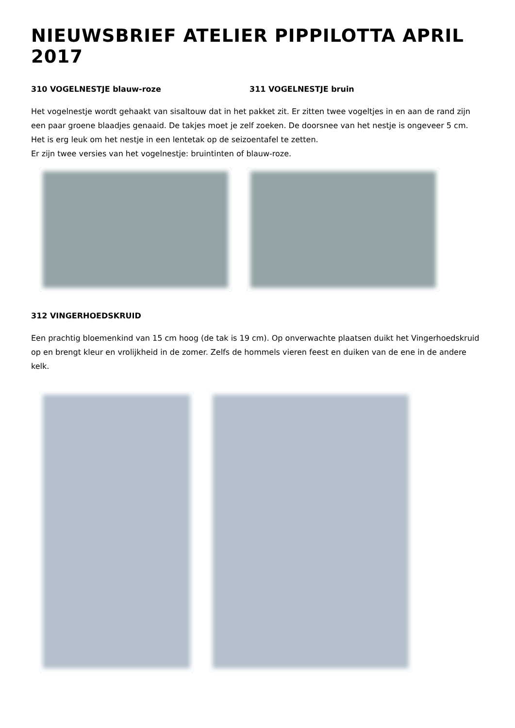NIEUWSBRIEF ATELIER PIPPILOTTA APRIL 2017
310 VOGELNESTJE blauw-roze 311 VOGELNESTJE bruin
Het vogelnestje wordt gehaakt van sisaltouw dat in het pakket zit. Er zitten twee vogeltjes in en aan de rand zijn een paar groene blaadjes genaaid. De takjes moet je zelf zoeken. De doorsnee van het nestje is ongeveer 5 cm. Het is erg leuk om het nestje in een lentetak op de seizoentafel te zetten.
Er zijn twee versies van het vogelnestje: bruintinten of blauw-roze.
312 VINGERHOEDSKRUID
Een prachtig bloemenkind van 15 cm hoog (de tak is 19 cm). Op onverwachte plaatsen duikt het Vingerhoedskruid op en brengt kleur en vrolijkheid in de zomer. Zelfs de hommels vieren feest en duiken van de ene in de andere kelk.